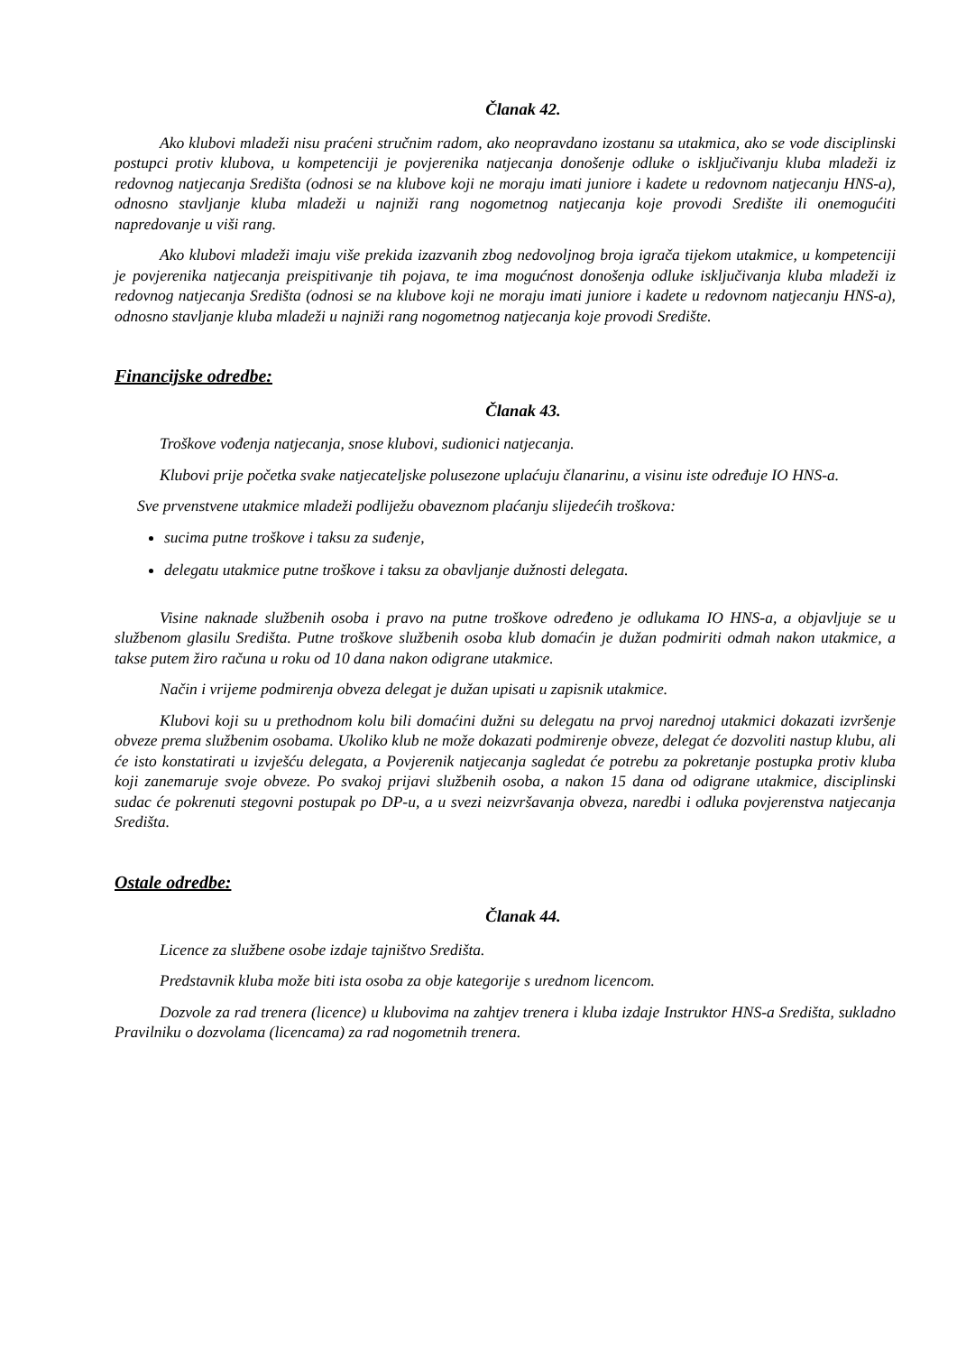Članak 42.
Ako klubovi mladeži nisu praćeni stručnim radom, ako neopravdano izostanu sa utakmica, ako se vode disciplinski postupci protiv klubova, u kompetenciji je povjerenika natjecanja donošenje odluke o isključivanju kluba mladeži iz redovnog natjecanja Središta (odnosi se na klubove koji ne moraju imati juniore i kadete u redovnom natjecanju HNS-a), odnosno stavljanje kluba mladeži u najniži rang nogometnog natjecanja koje provodi Središte ili onemogućiti napredovanje u viši rang.
Ako klubovi mladeži imaju više prekida izazvanih zbog nedovoljnog broja igrača tijekom utakmice, u kompetenciji je povjerenika natjecanja preispitivanje tih pojava, te ima mogućnost donošenja odluke isključivanja kluba mladeži iz redovnog natjecanja Središta (odnosi se na klubove koji ne moraju imati juniore i kadete u redovnom natjecanju HNS-a), odnosno stavljanje kluba mladeži u najniži rang nogometnog natjecanja koje provodi Središte.
Financijske odredbe:
Članak 43.
Troškove vođenja natjecanja, snose klubovi, sudionici natjecanja.
Klubovi prije početka svake natjecateljske polusezone uplaćuju članarinu, a visinu iste određuje IO HNS-a.
Sve prvenstvene utakmice mladeži podliježu obaveznom plaćanju slijedećih troškova:
sucima putne troškove i taksu za suđenje,
delegatu utakmice putne troškove i taksu za obavljanje dužnosti delegata.
Visine naknade službenih osoba i pravo na putne troškove određeno je odlukama IO HNS-a, a objavljuje se u službenom glasilu Središta. Putne troškove službenih osoba klub domaćin je dužan podmiriti odmah nakon utakmice, a takse putem žiro računa u roku od 10 dana nakon odigrane utakmice.
Način i vrijeme podmirenja obveza delegat je dužan upisati u zapisnik utakmice.
Klubovi koji su u prethodnom kolu bili domaćini dužni su delegatu na prvoj narednoj utakmici dokazati izvršenje obveze prema službenim osobama. Ukoliko klub ne može dokazati podmirenje obveze, delegat će dozvoliti nastup klubu, ali će isto konstatirati u izvješću delegata, a Povjerenik natjecanja sagledat će potrebu za pokretanje postupka protiv kluba koji zanemaruje svoje obveze. Po svakoj prijavi službenih osoba, a nakon 15 dana od odigrane utakmice, disciplinski sudac će pokrenuti stegovni postupak po DP-u, a u svezi neizvršavanja obveza, naredbi i odluka povjerenstva natjecanja Središta.
Ostale odredbe:
Članak 44.
Licence za službene osobe izdaje tajništvo Središta.
Predstavnik kluba može biti ista osoba za obje kategorije s urednom licencom.
Dozvole za rad trenera (licence) u klubovima na zahtjev trenera i kluba izdaje Instruktor HNS-a Središta, sukladno Pravilniku o dozvolama (licencama) za rad nogometnih trenera.